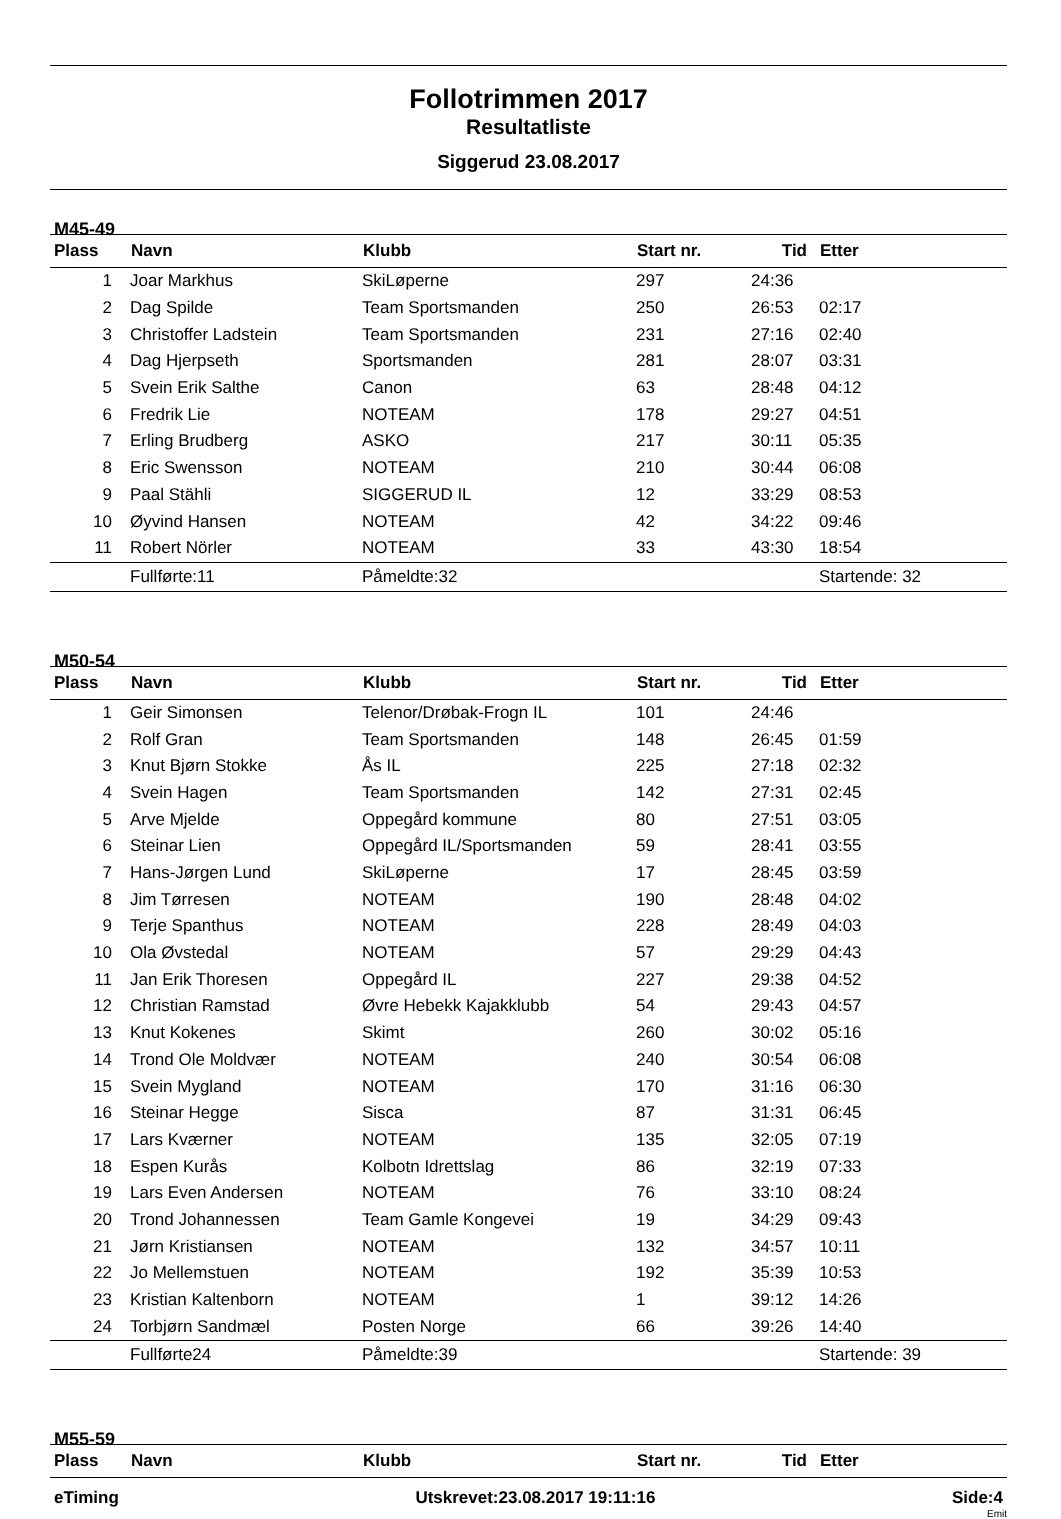Follotrimmen 2017
Resultatliste
Siggerud 23.08.2017
M45-49
| Plass | Navn | Klubb | Start nr. | Tid | Etter |
| --- | --- | --- | --- | --- | --- |
| 1 | Joar Markhus | SkiLøperne | 297 | 24:36 | |
| 2 | Dag Spilde | Team Sportsmanden | 250 | 26:53 | 02:17 |
| 3 | Christoffer Ladstein | Team Sportsmanden | 231 | 27:16 | 02:40 |
| 4 | Dag Hjerpseth | Sportsmanden | 281 | 28:07 | 03:31 |
| 5 | Svein Erik Salthe | Canon | 63 | 28:48 | 04:12 |
| 6 | Fredrik Lie | NOTEAM | 178 | 29:27 | 04:51 |
| 7 | Erling Brudberg | ASKO | 217 | 30:11 | 05:35 |
| 8 | Eric Swensson | NOTEAM | 210 | 30:44 | 06:08 |
| 9 | Paal Stähli | SIGGERUD IL | 12 | 33:29 | 08:53 |
| 10 | Øyvind Hansen | NOTEAM | 42 | 34:22 | 09:46 |
| 11 | Robert Nörler | NOTEAM | 33 | 43:30 | 18:54 |
| | Fullførte:11 | Påmeldte:32 | | | Startende: 32 |
M50-54
| Plass | Navn | Klubb | Start nr. | Tid | Etter |
| --- | --- | --- | --- | --- | --- |
| 1 | Geir Simonsen | Telenor/Drøbak-Frogn IL | 101 | 24:46 | |
| 2 | Rolf Gran | Team Sportsmanden | 148 | 26:45 | 01:59 |
| 3 | Knut Bjørn Stokke | Ås IL | 225 | 27:18 | 02:32 |
| 4 | Svein Hagen | Team Sportsmanden | 142 | 27:31 | 02:45 |
| 5 | Arve Mjelde | Oppegård kommune | 80 | 27:51 | 03:05 |
| 6 | Steinar Lien | Oppegård IL/Sportsmanden | 59 | 28:41 | 03:55 |
| 7 | Hans-Jørgen Lund | SkiLøperne | 17 | 28:45 | 03:59 |
| 8 | Jim Tørresen | NOTEAM | 190 | 28:48 | 04:02 |
| 9 | Terje Spanthus | NOTEAM | 228 | 28:49 | 04:03 |
| 10 | Ola Øvstedal | NOTEAM | 57 | 29:29 | 04:43 |
| 11 | Jan Erik Thoresen | Oppegård IL | 227 | 29:38 | 04:52 |
| 12 | Christian Ramstad | Øvre Hebekk Kajakklubb | 54 | 29:43 | 04:57 |
| 13 | Knut Kokenes | Skimt | 260 | 30:02 | 05:16 |
| 14 | Trond Ole Moldvær | NOTEAM | 240 | 30:54 | 06:08 |
| 15 | Svein Mygland | NOTEAM | 170 | 31:16 | 06:30 |
| 16 | Steinar Hegge | Sisca | 87 | 31:31 | 06:45 |
| 17 | Lars Kværner | NOTEAM | 135 | 32:05 | 07:19 |
| 18 | Espen Kurås | Kolbotn Idrettslag | 86 | 32:19 | 07:33 |
| 19 | Lars Even Andersen | NOTEAM | 76 | 33:10 | 08:24 |
| 20 | Trond Johannessen | Team Gamle Kongevei | 19 | 34:29 | 09:43 |
| 21 | Jørn Kristiansen | NOTEAM | 132 | 34:57 | 10:11 |
| 22 | Jo Mellemstuen | NOTEAM | 192 | 35:39 | 10:53 |
| 23 | Kristian Kaltenborn | NOTEAM | 1 | 39:12 | 14:26 |
| 24 | Torbjørn Sandmæl | Posten Norge | 66 | 39:26 | 14:40 |
| | Fullførte24 | Påmeldte:39 | | | Startende: 39 |
M55-59
| Plass | Navn | Klubb | Start nr. | Tid | Etter |
| --- | --- | --- | --- | --- | --- |
eTiming Utskrevet:23.08.2017 19:11:16 Side:4
Emit